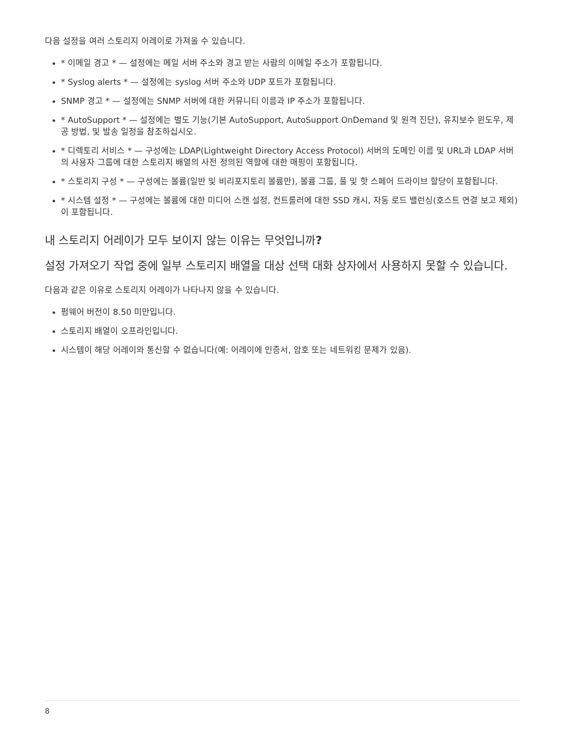다음 설정을 여러 스토리지 어레이로 가져올 수 있습니다.
* 이메일 경고 * — 설정에는 메일 서버 주소와 경고 받는 사람의 이메일 주소가 포함됩니다.
* Syslog alerts * — 설정에는 syslog 서버 주소와 UDP 포트가 포함됩니다.
SNMP 경고 * — 설정에는 SNMP 서버에 대한 커뮤니티 이름과 IP 주소가 포함됩니다.
* AutoSupport * — 설정에는 별도 기능(기본 AutoSupport, AutoSupport OnDemand 및 원격 진단), 유지보수 윈도우, 제공 방법, 및 발송 일정을 참조하십시오.
* 디렉토리 서비스 * — 구성에는 LDAP(Lightweight Directory Access Protocol) 서버의 도메인 이름 및 URL과 LDAP 서버의 사용자 그룹에 대한 스토리지 배열의 사전 정의된 역할에 대한 매핑이 포함됩니다.
* 스토리지 구성 * — 구성에는 볼륨(일반 및 비리포지토리 볼륨만), 볼륨 그룹, 풀 및 핫 스페어 드라이브 할당이 포함됩니다.
* 시스템 설정 * — 구성에는 볼륨에 대한 미디어 스캔 설정, 컨트롤러에 대한 SSD 캐시, 자동 로드 밸런싱(호스트 연결 보고 제외)이 포함됩니다.
내 스토리지 어레이가 모두 보이지 않는 이유는 무엇입니까?
설정 가져오기 작업 중에 일부 스토리지 배열을 대상 선택 대화 상자에서 사용하지 못할 수 있습니다.
다음과 같은 이유로 스토리지 어레이가 나타나지 않을 수 있습니다.
펌웨어 버전이 8.50 미만입니다.
스토리지 배열이 오프라인입니다.
시스템이 해당 어레이와 통신할 수 없습니다(예: 어레이에 인증서, 암호 또는 네트워킹 문제가 있음).
8